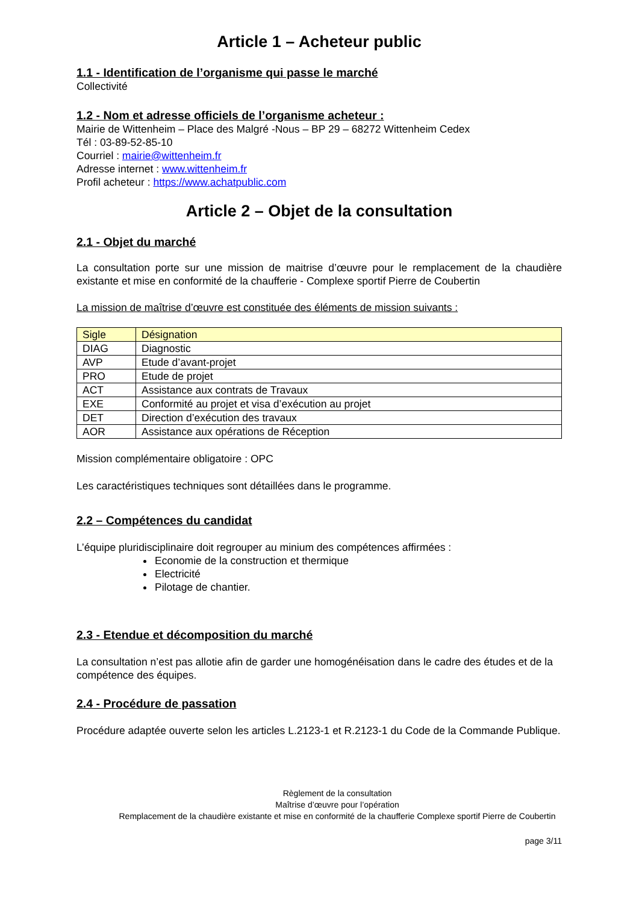Article 1 – Acheteur public
1.1 - Identification de l’organisme qui passe le marché
Collectivité
1.2 - Nom et adresse officiels de l’organisme acheteur :
Mairie de Wittenheim – Place des Malgré -Nous – BP 29 – 68272 Wittenheim Cedex
Tél : 03-89-52-85-10
Courriel : mairie@wittenheim.fr
Adresse internet : www.wittenheim.fr
Profil acheteur : https://www.achatpublic.com
Article 2 – Objet de la consultation
2.1 - Objet du marché
La consultation porte sur une mission de maitrise d’œuvre pour le remplacement de la chaudière existante et mise en conformité de la chaufferie - Complexe sportif Pierre de Coubertin
La mission de maîtrise d’œuvre est constituée des éléments de mission suivants :
| Sigle | Désignation |
| DIAG | Diagnostic |
| AVP | Etude d’avant-projet |
| PRO | Etude de projet |
| ACT | Assistance aux contrats de Travaux |
| EXE | Conformité au projet et visa d’exécution au projet |
| DET | Direction d’exécution des travaux |
| AOR | Assistance aux opérations de Réception |
Mission complémentaire obligatoire : OPC
Les caractéristiques techniques sont détaillées dans le programme.
2.2 – Compétences du candidat
L’équipe pluridisciplinaire doit regrouper au minium des compétences affirmées :
Economie de la construction et thermique
Electricité
Pilotage de chantier.
2.3 - Etendue et décomposition du marché
La consultation n’est pas allotie afin de garder une homogénéisation dans le cadre des études et de la compétence des équipes.
2.4 - Procédure de passation
Procédure adaptée ouverte selon les articles L.2123-1 et R.2123-1 du Code de la Commande Publique.
Règlement de la consultation
Maîtrise d’œuvre pour l’opération
Remplacement de la chaudière existante et mise en conformité de la chaufferie Complexe sportif Pierre de Coubertin
page 3/11